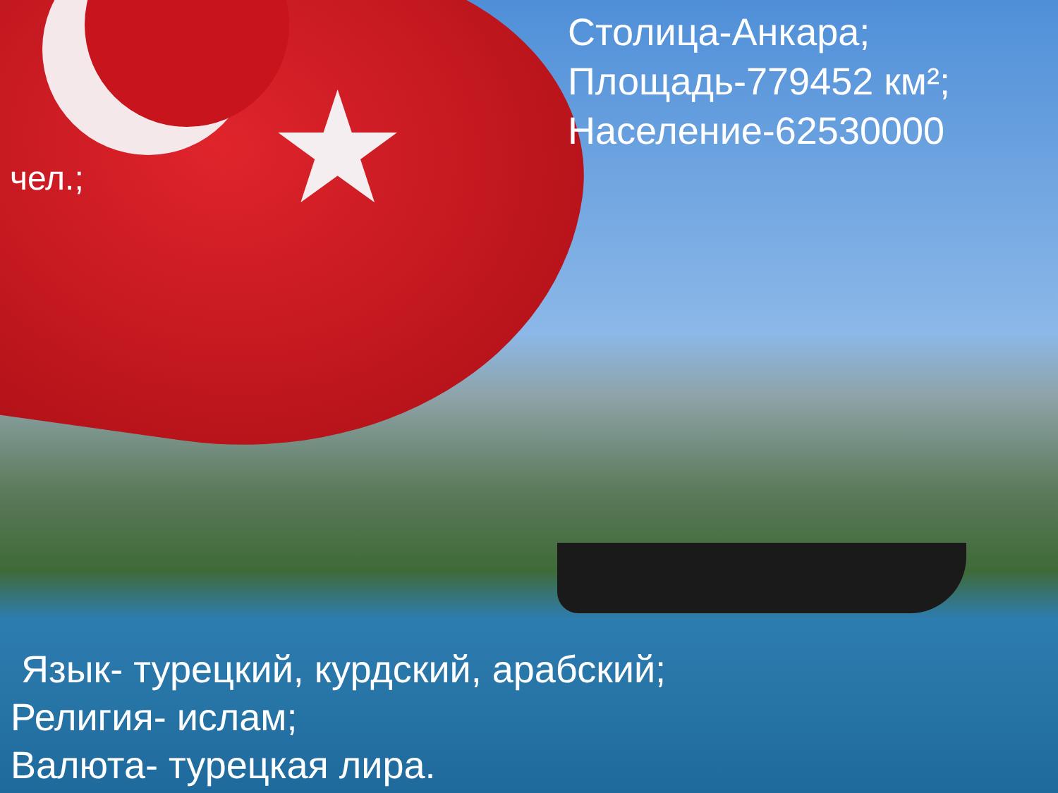★
Столица-Анкара;
Площадь-779452 км²;
Население-62530000
чел.;
Язык- турецкий, курдский, арабский;
Религия- ислам;
Валюта- турецкая лира.